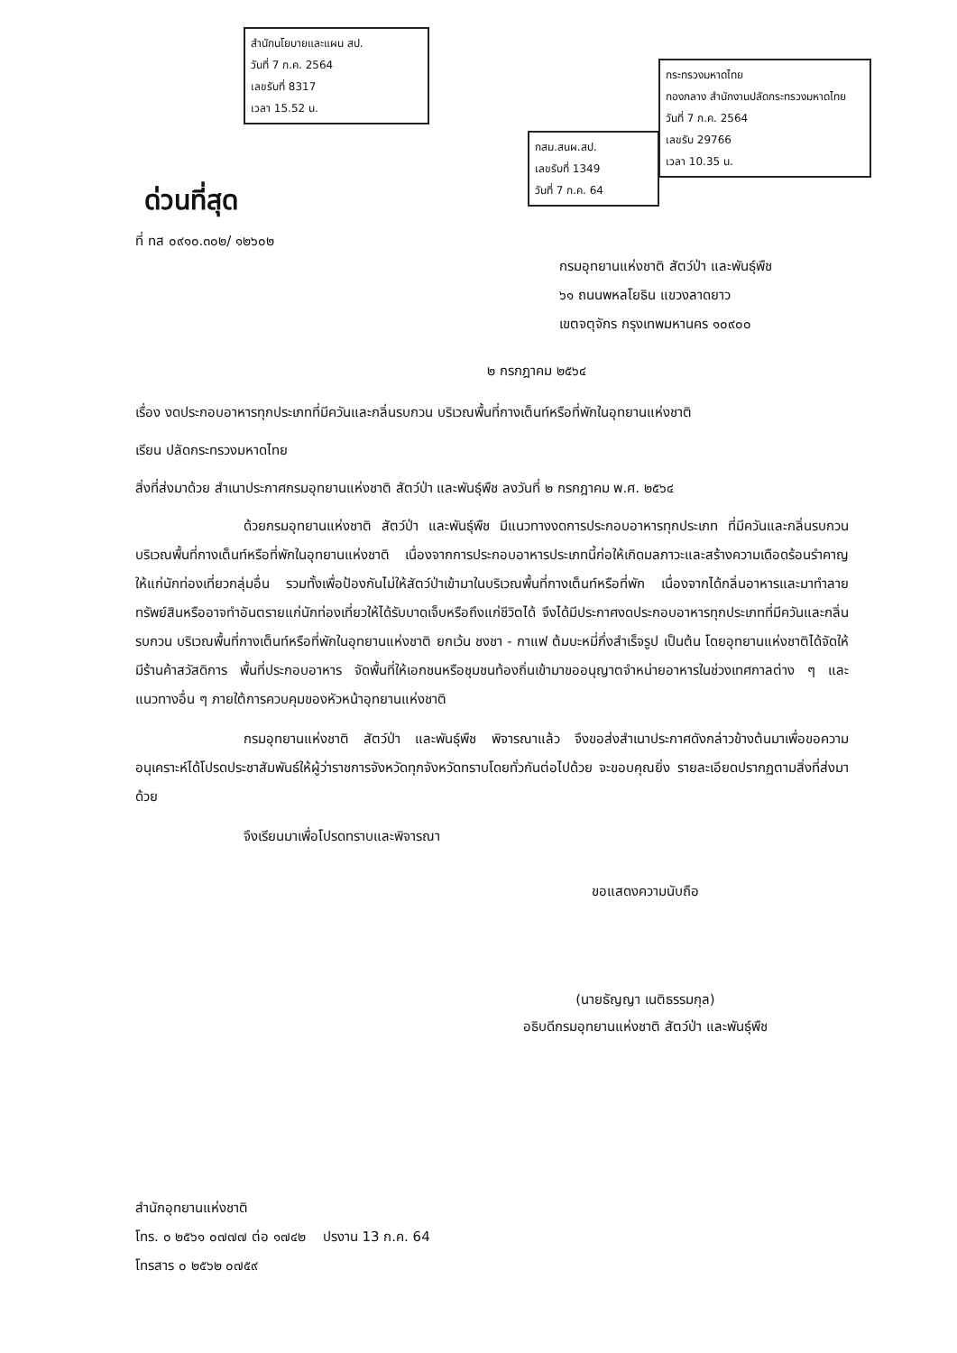สำนักนโยบายและแผน สป.
วันที่ 7 ก.ค. 2564
เลขรับที่ 8317
เวลา 15.52 น.
กระทรวงมหาดไทย
กองกลาง สำนักงานปลัดกระทรวงมหาดไทย
วันที่ 7 ก.ค. 2564
เลขรับ 29766
เวลา 10.35 น.
กสม.สนผ.สป.
เลขรับที่ 1349
วันที่ 7 ก.ค. 64
ด่วนที่สุด
ที่ ทส ๐๙๑๐.๓๐๒/ ๑๒๖๐๒
กรมอุทยานแห่งชาติ สัตว์ป่า และพันธุ์พืช
๖๑ ถนนพหลโยธิน แขวงลาดยาว
เขตจตุจักร กรุงเทพมหานคร ๑๐๙๐๐
๒ กรกฎาคม ๒๕๖๔
เรื่อง งดประกอบอาหารทุกประเภทที่มีควันและกลิ่นรบกวน บริเวณพื้นที่กางเต็นท์หรือที่พักในอุทยานแห่งชาติ
เรียน ปลัดกระทรวงมหาดไทย
สิ่งที่ส่งมาด้วย สำเนาประกาศกรมอุทยานแห่งชาติ สัตว์ป่า และพันธุ์พืช ลงวันที่ ๒ กรกฎาคม พ.ศ. ๒๕๖๔
ด้วยกรมอุทยานแห่งชาติ สัตว์ป่า และพันธุ์พืช มีแนวทางงดการประกอบอาหารทุกประเภท ที่มีควันและกลิ่นรบกวน บริเวณพื้นที่กางเต็นท์หรือที่พักในอุทยานแห่งชาติ เนื่องจากการประกอบอาหารประเภทนี้ก่อให้เกิดมลภาวะและสร้างความเดือดร้อนรำคาญให้แก่นักท่องเที่ยวกลุ่มอื่น รวมทั้งเพื่อป้องกันไม่ให้สัตว์ป่าเข้ามาในบริเวณพื้นที่กางเต็นท์หรือที่พัก เนื่องจากได้กลิ่นอาหารและมาทำลายทรัพย์สินหรืออาจทำอันตรายแก่นักท่องเที่ยวให้ได้รับบาดเจ็บหรือถึงแก่ชีวิตได้ จึงได้มีประกาศงดประกอบอาหารทุกประเภทที่มีควันและกลิ่นรบกวน บริเวณพื้นที่กางเต็นท์หรือที่พักในอุทยานแห่งชาติ ยกเว้น ชงชา - กาแฟ ต้มบะหมี่กึ่งสำเร็จรูป เป็นต้น โดยอุทยานแห่งชาติได้จัดให้มีร้านค้าสวัสดิการ พื้นที่ประกอบอาหาร จัดพื้นที่ให้เอกชนหรือชุมชนท้องถิ่นเข้ามาขออนุญาตจำหน่ายอาหารในช่วงเทศกาลต่าง ๆ และแนวทางอื่น ๆ ภายใต้การควบคุมของหัวหน้าอุทยานแห่งชาติ
กรมอุทยานแห่งชาติ สัตว์ป่า และพันธุ์พืช พิจารณาแล้ว จึงขอส่งสำเนาประกาศดังกล่าวข้างต้นมาเพื่อขอความอนุเคราะห์ได้โปรดประชาสัมพันธ์ให้ผู้ว่าราชการจังหวัดทุกจังหวัดทราบโดยทั่วกันต่อไปด้วย จะขอบคุณยิ่ง รายละเอียดปรากฏตามสิ่งที่ส่งมาด้วย
จึงเรียนมาเพื่อโปรดทราบและพิจารณา
ขอแสดงความนับถือ
(นายธัญญา เนติธรรมกุล)
อธิบดีกรมอุทยานแห่งชาติ สัตว์ป่า และพันธุ์พืช
สำนักอุทยานแห่งชาติ
โทร. ๐ ๒๕๖๑ ๐๗๗๗ ต่อ ๑๗๔๒ ปรงาน 13 ก.ค. 64
โทรสาร ๐ ๒๕๖๒ ๐๗๕๙